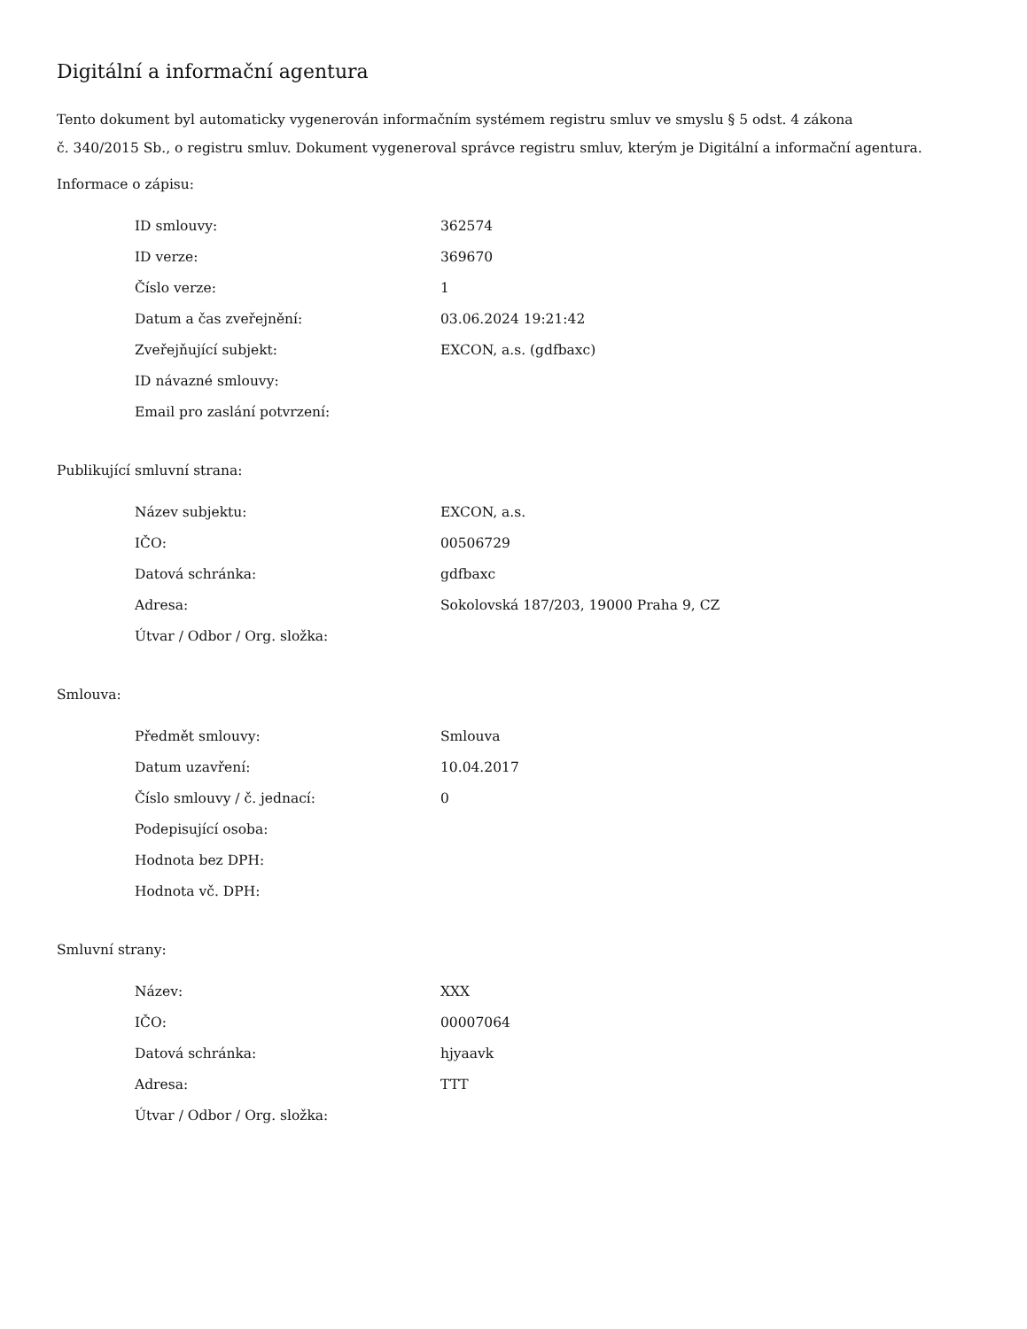Digitální a informační agentura
Tento dokument byl automaticky vygenerován informačním systémem registru smluv ve smyslu § 5 odst. 4 zákona
č. 340/2015 Sb., o registru smluv. Dokument vygeneroval správce registru smluv, kterým je Digitální a informační agentura.
Informace o zápisu:
| ID smlouvy: | 362574 |
| ID verze: | 369670 |
| Číslo verze: | 1 |
| Datum a čas zveřejnění: | 03.06.2024 19:21:42 |
| Zveřejňující subjekt: | EXCON, a.s. (gdfbaxc) |
| ID návazné smlouvy: | |
| Email pro zaslání potvrzení: | |
Publikující smluvní strana:
| Název subjektu: | EXCON, a.s. |
| IČO: | 00506729 |
| Datová schránka: | gdfbaxc |
| Adresa: | Sokolovská 187/203, 19000 Praha 9, CZ |
| Útvar / Odbor / Org. složka: | |
Smlouva:
| Předmět smlouvy: | Smlouva |
| Datum uzavření: | 10.04.2017 |
| Číslo smlouvy / č. jednací: | 0 |
| Podepisující osoba: | |
| Hodnota bez DPH: | |
| Hodnota vč. DPH: | |
Smluvní strany:
| Název: | XXX |
| IČO: | 00007064 |
| Datová schránka: | hjyaavk |
| Adresa: | TTT |
| Útvar / Odbor / Org. složka: | |